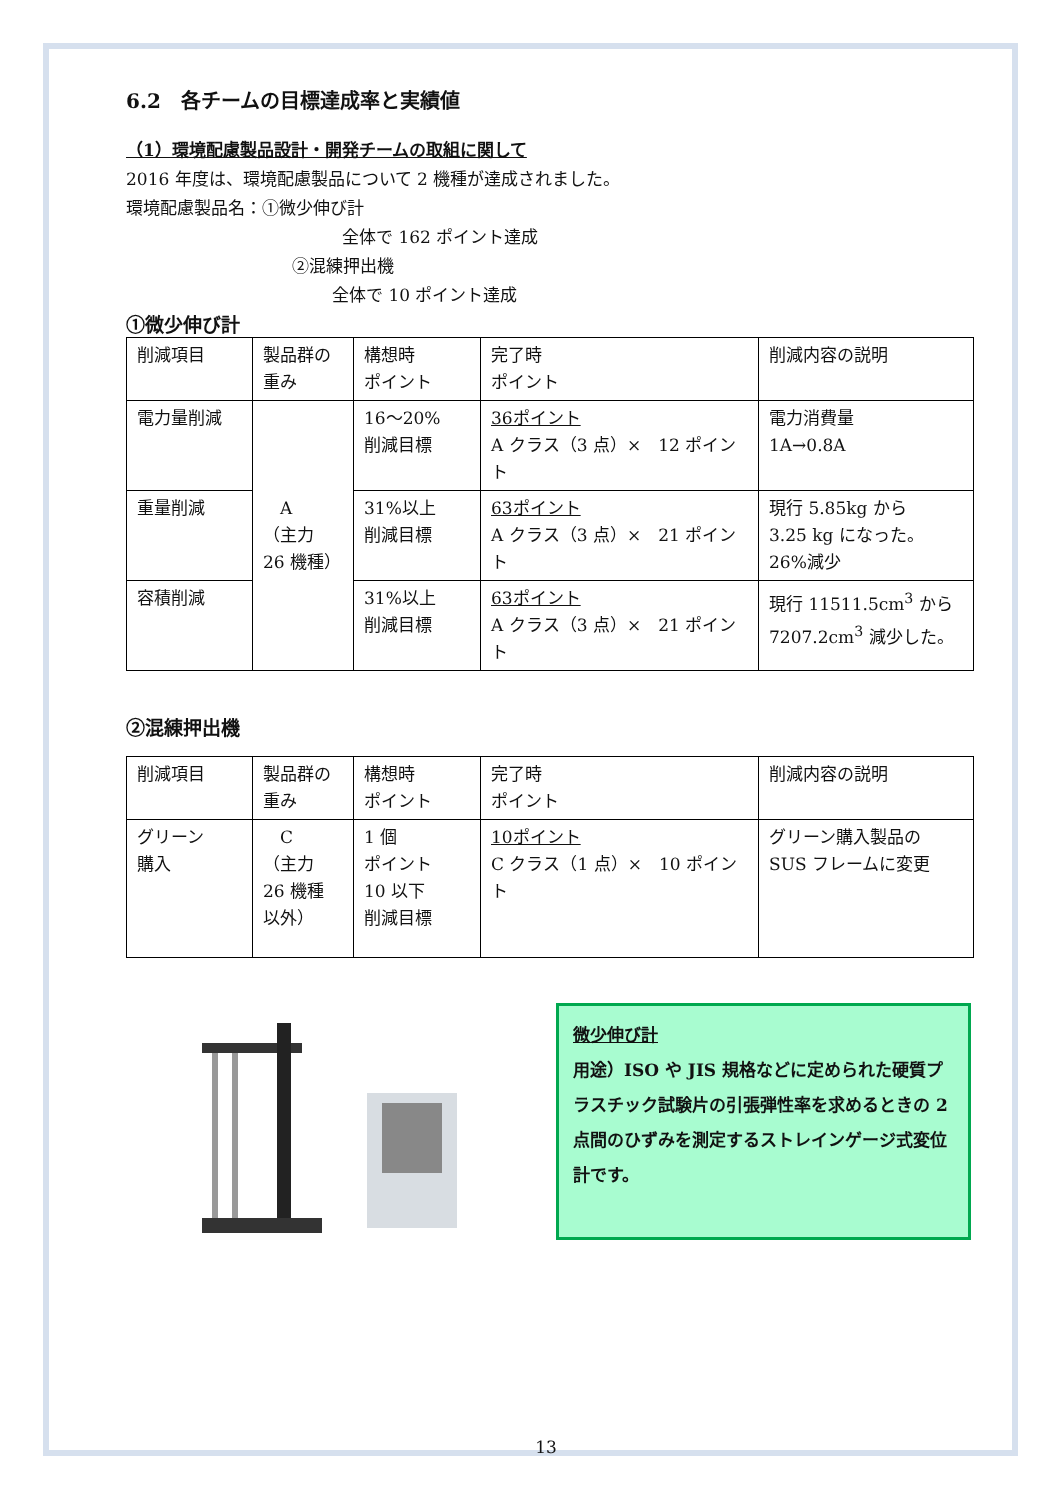6.2　各チームの目標達成率と実績値
（1）環境配慮製品設計・開発チームの取組に関して
2016 年度は、環境配慮製品について 2 機種が達成されました。
環境配慮製品名：①微少伸び計
全体で 162 ポイント達成
②混練押出機
全体で 10 ポイント達成
①微少伸び計
| 削減項目 | 製品群の重み | 構想時 ポイント | 完了時 ポイント | 削減内容の説明 |
| 電力量削減 | A （主力 26 機種） | 16～20% 削減目標 | 36ポイント A クラス（3 点）× 12 ポイント | 電力消費量 1A→0.8A |
| 重量削減 | | 31%以上 削減目標 | 63ポイント A クラス（3 点）× 21 ポイント | 現行 5.85kg から 3.25 kg になった。 26%減少 |
| 容積削減 | | 31%以上 削減目標 | 63ポイント A クラス（3 点）× 21 ポイント | 現行 11511.5cm<sup>3</sup> から 7207.2cm<sup>3</sup> 減少した。 |
②混練押出機
| 削減項目 | 製品群の重み | 構想時 ポイント | 完了時 ポイント | 削減内容の説明 |
| グリーン 購入 | C （主力 26 機種 以外） | 1 個 ポイント 10 以下 削減目標 | 10ポイント C クラス（1 点）× 10 ポイント | グリーン購入製品の SUS フレームに変更 |
微少伸び計
用途）ISO や JIS 規格などに定められた硬質プラスチック試験片の引張弾性率を求めるときの 2 点間のひずみを測定するストレインゲージ式変位計です。
13